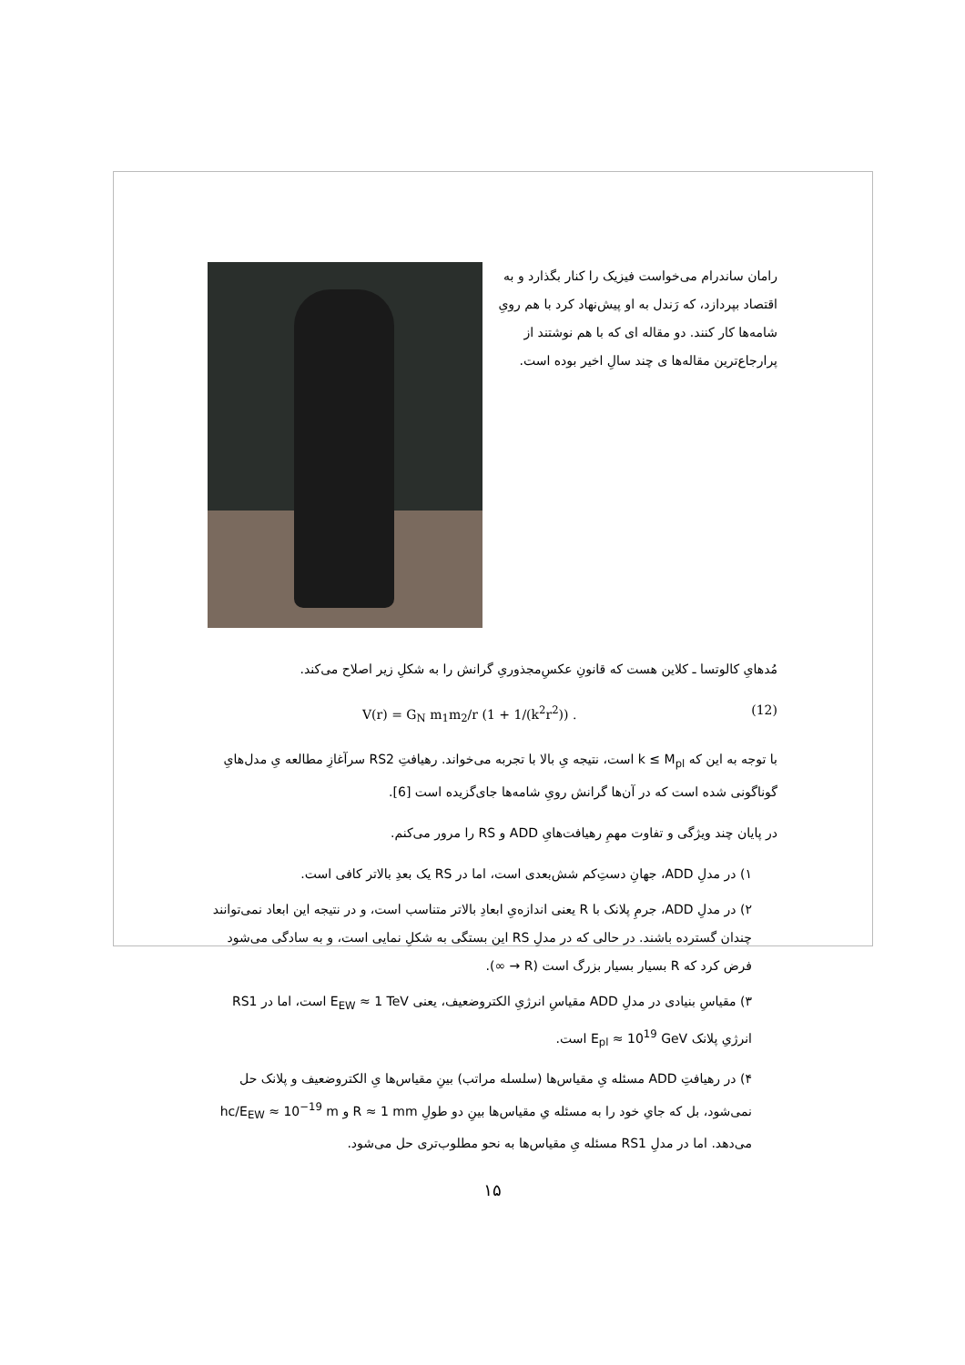رامان ساندرام می‌خواست فیزیک را کنار بگذارد و به اقتصاد بپردازد، که رَندل به او پیش‌نهاد کرد با هم رویِ شامه‌ها کار کنند. دو مقاله ای که با هم نوشتند از پرارجاع‌ترین مقاله‌ها ی چند سالِ اخیر بوده است.
مُدهایِ کالوتسا ـ کلاین هست که قانونِ عکسِ‌مجذوریِ گرانش را به شکلِ زیر اصلاح می‌کند.
V(r) = G<sub>N</sub> m<sub>1</sub>m<sub>2</sub>/r (1 + 1/(k<sup>2</sup>r<sup>2</sup>)) . (12)
با توجه به این که k ≤ M<sub>pl</sub> است، نتیجه یِ بالا با تجربه می‌خواند. رهیافتِ RS2 سرآغازِ مطالعه یِ مدل‌هایِ گوناگونی شده است که در آن‌ها گرانش رویِ شامه‌ها جای‌گزیده است [6].
در پایان چند ویژگی و تفاوت مهمِ رهیافت‌هایِ ADD و RS را مرور می‌کنم.
۱) در مدلِ ADD، جهانِ دستِ‌کم شش‌بعدی است، اما در RS یک بعدِ بالاتر کافی است.
۲) در مدلِ ADD، جرمِ پلانک با R یعنی اندازه‌یِ ابعادِ بالاتر متناسب است، و در نتیجه این ابعاد نمی‌توانند چندان گسترده باشند. در حالی که در مدلِ RS این بستگی به شکلِ نمایی است، و به سادگی می‌شود فرض کرد که R بسیار بسیار بزرگ است (R → ∞).
۳) مقیاسِ بنیادی در مدلِ ADD مقیاسِ انرژیِ الکتروضعیف، یعنی E<sub>EW</sub> ≈ 1 TeV است، اما در RS1 انرژیِ پلانک E<sub>pl</sub> ≈ 10<sup>19</sup> GeV است.
۴) در رهیافتِ ADD مسئله یِ مقیاس‌ها (سلسله مراتب) بینِ مقیاس‌ها یِ الکتروضعیف و پلانک حل نمی‌شود، بل که جایِ خود را به مسئله یِ مقیاس‌ها بینِ دو طولِ R ≈ 1 mm و hc/E<sub>EW</sub> ≈ 10<sup>−19</sup> m می‌دهد. اما در مدلِ RS1 مسئله یِ مقیاس‌ها به نحو مطلوب‌تری حل می‌شود.
۱۵